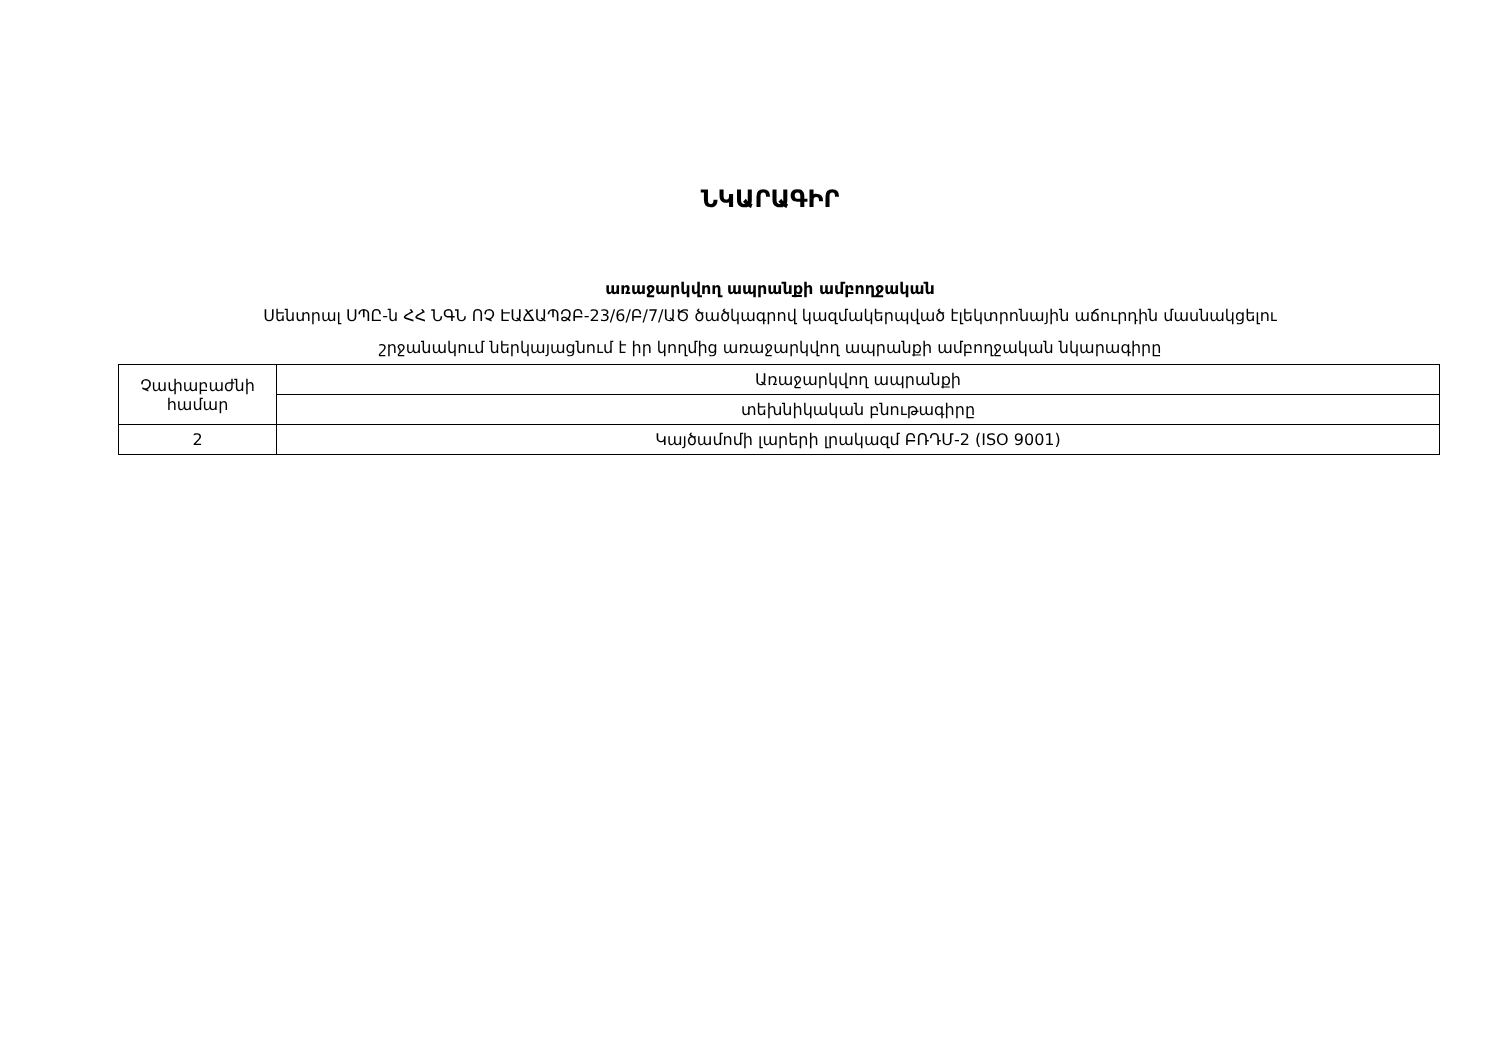ՆԿԱՐԱԳԻՐ
առաջարկվող ապրանքի ամբողջական
Սենտրալ ՍՊԸ-ն ՀՀ ՆԳՆ ՈՉ ԷԱՃԱՊՁԲ-23/6/Բ/7/ԱԾ ծածկագրով կազմակերպված էլեկտրոնային աճուրդին մասնակցելու
շրջանակում ներկայացնում է իր կողմից առաջարկվող ապրանքի ամբողջական նկարագիրը
| Չափաբաժնի համար | Առաջարկվող ապրանքի |
| | տեխնիկական բնութագիրը |
| 2 | Կայծամոմի լարերի լրակազմ ԲՌԴՄ-2 (ISO 9001) |